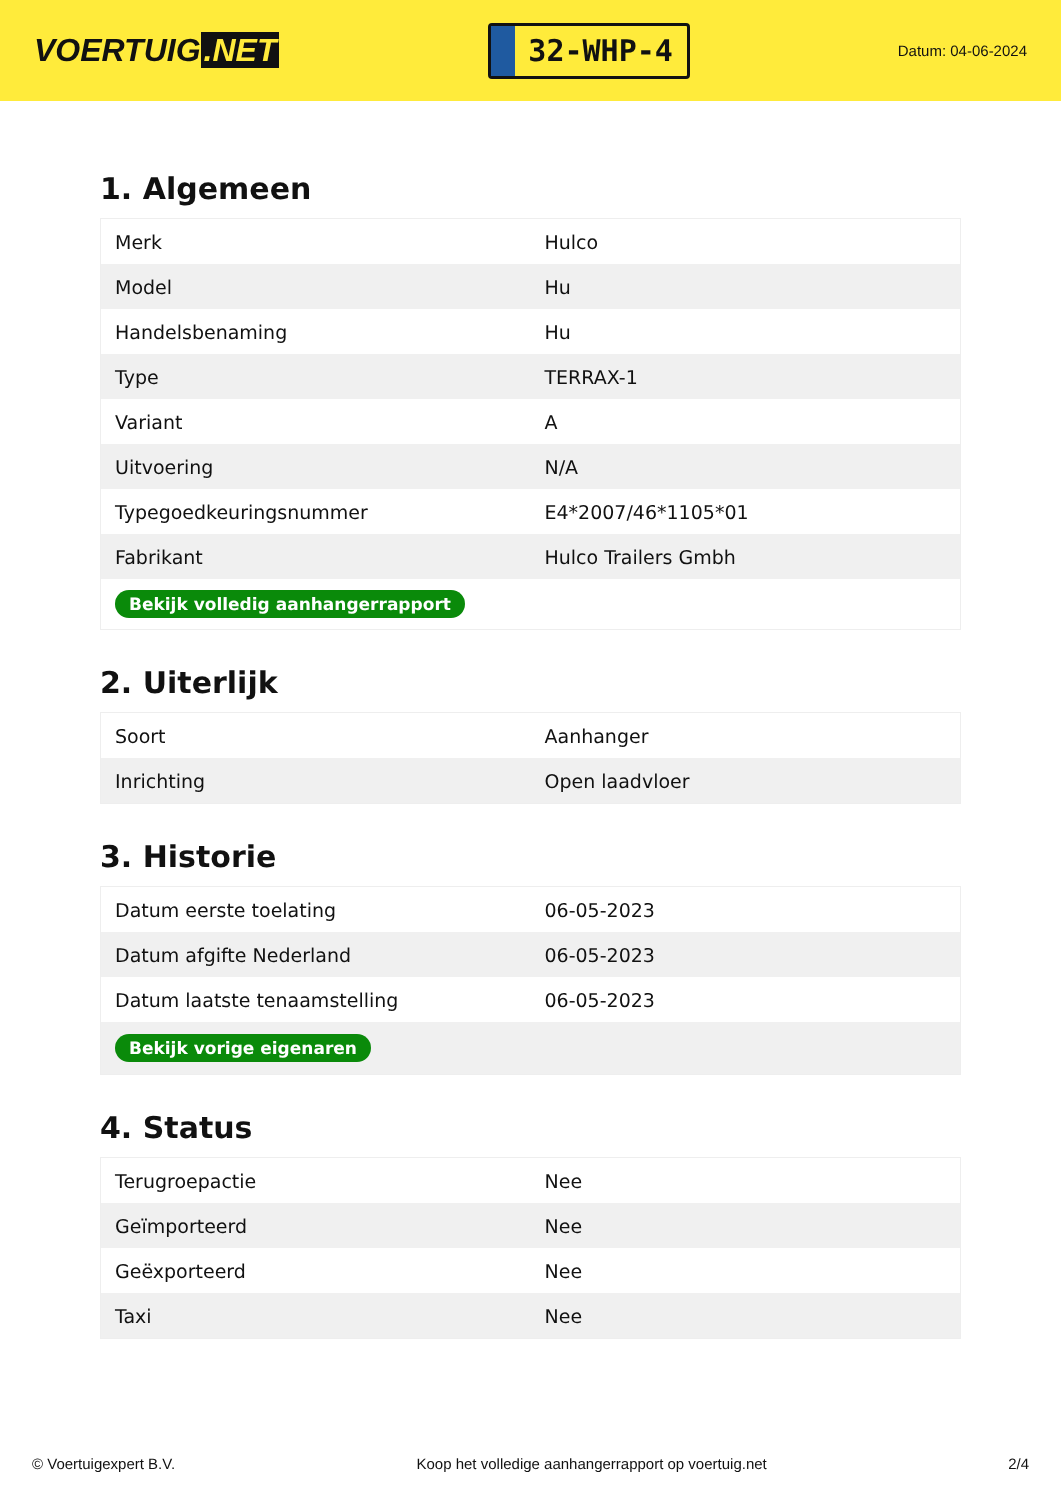VOERTUIG.NET
32-WHP-4
Datum: 04-06-2024
1. Algemeen
| Merk | Hulco |
| Model | Hu |
| Handelsbenaming | Hu |
| Type | TERRAX-1 |
| Variant | A |
| Uitvoering | N/A |
| Typegoedkeuringsnummer | E4*2007/46*1105*01 |
| Fabrikant | Hulco Trailers Gmbh |
| Bekijk volledig aanhangerrapport | |
2. Uiterlijk
| Soort | Aanhanger |
| Inrichting | Open laadvloer |
3. Historie
| Datum eerste toelating | 06-05-2023 |
| Datum afgifte Nederland | 06-05-2023 |
| Datum laatste tenaamstelling | 06-05-2023 |
| Bekijk vorige eigenaren | |
4. Status
| Terugroepactie | Nee |
| Geïmporteerd | Nee |
| Geëxporteerd | Nee |
| Taxi | Nee |
© Voertuigexpert B.V. Koop het volledige aanhangerrapport op voertuig.net 2/4